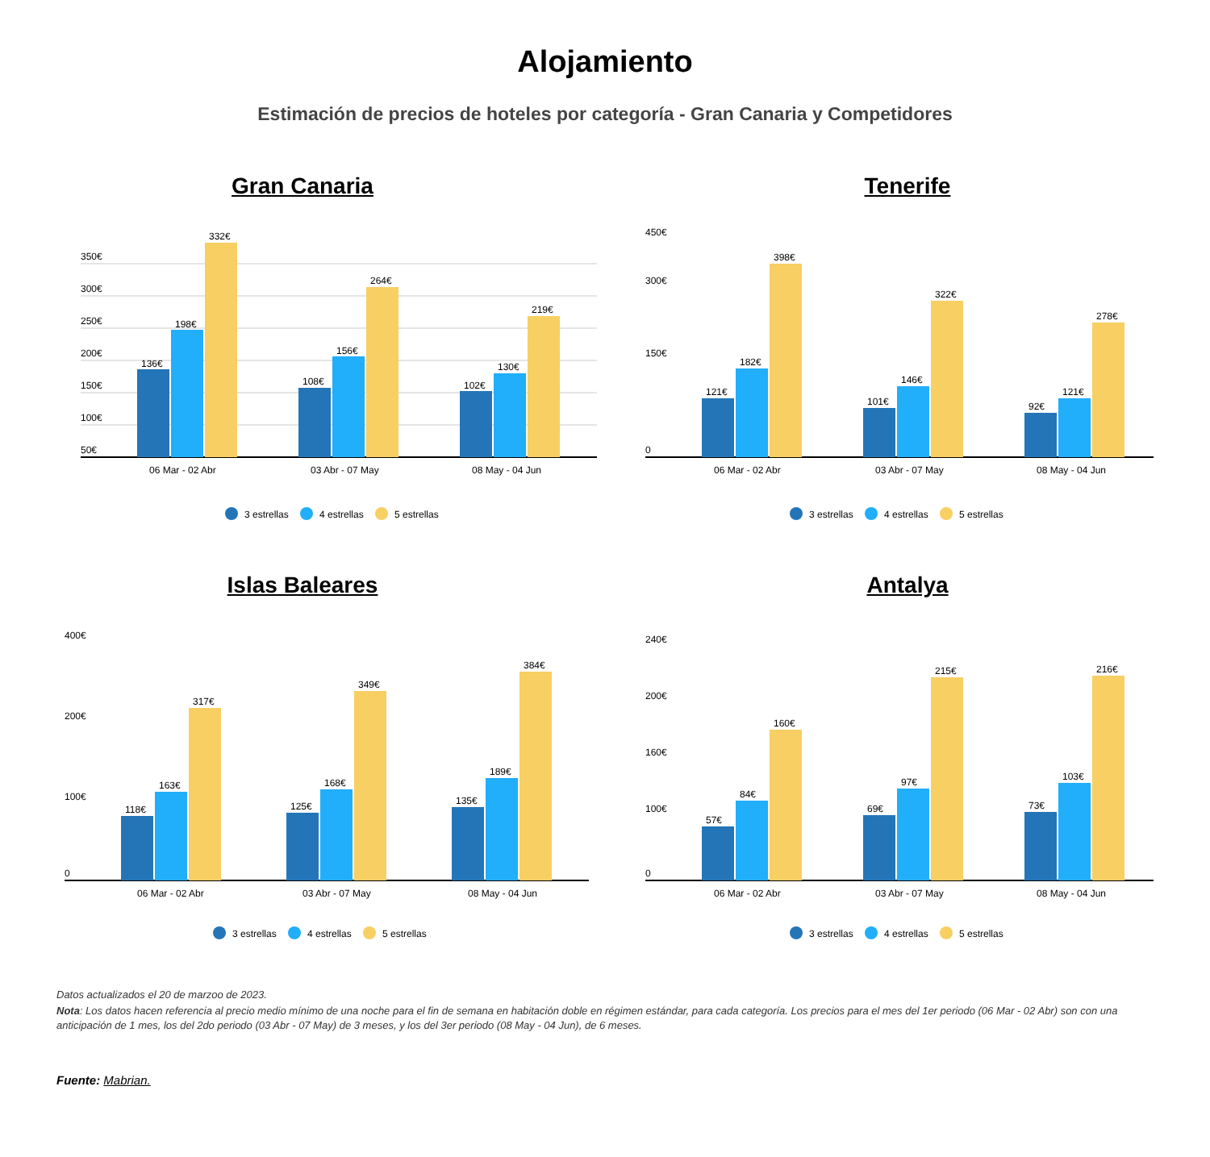Alojamiento
Estimación de precios de hoteles por categoría - Gran Canaria y Competidores
Gran Canaria
350€
300€
250€
200€
150€
100€
50€
136€
198€
332€
108€
156€
264€
102€
130€
219€
06 Mar - 02 Abr
03 Abr - 07 May
08 May - 04 Jun
3 estrellas
4 estrellas
5 estrellas
Tenerife
450€
300€
150€
0
121€
182€
398€
101€
146€
322€
92€
121€
278€
06 Mar - 02 Abr
03 Abr - 07 May
08 May - 04 Jun
3 estrellas
4 estrellas
5 estrellas
Islas Baleares
400€
200€
100€
0
118€
163€
317€
125€
168€
349€
135€
189€
384€
06 Mar - 02 Abr
03 Abr - 07 May
08 May - 04 Jun
3 estrellas
4 estrellas
5 estrellas
Antalya
240€
200€
160€
100€
0
57€
84€
160€
69€
97€
215€
73€
103€
216€
06 Mar - 02 Abr
03 Abr - 07 May
08 May - 04 Jun
3 estrellas
4 estrellas
5 estrellas
Datos actualizados el 20 de marzoo de 2023.
Nota: Los datos hacen referencia al precio medio mínimo de una noche para el fin de semana en habitación doble en régimen estándar, para cada categoría. Los precios para el mes del 1er periodo (06 Mar - 02 Abr) son con una anticipación de 1 mes, los del 2do periodo (03 Abr - 07 May) de 3 meses, y los del 3er periodo (08 May - 04 Jun), de 6 meses.
Fuente: Mabrian.